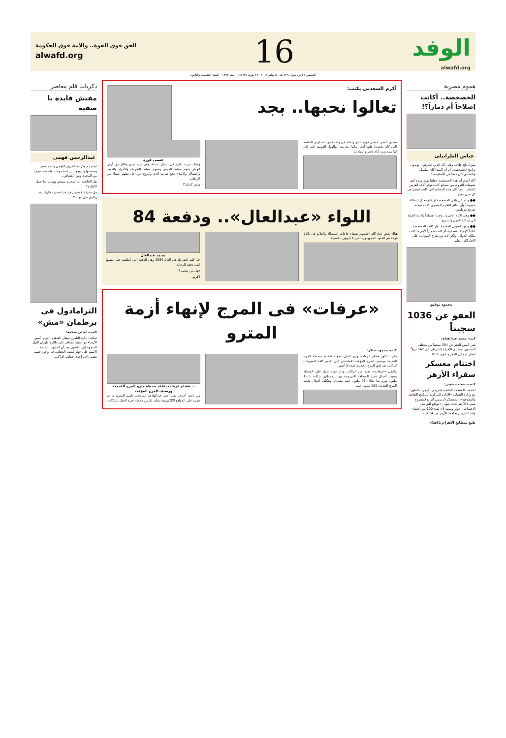الوفد
alwafd.org
16
الحق فوق القوة.. والأمة فوق الحكومة
alwafd.org
الخميس ٢١ من شوال ١٤٣٩هـ - ٥ يوليو ٢٠١٨ - ٢٨ بؤونة ١٧٣٤ق - العدد ١٧٩٢ - السنة الخامسة والثلاثون
هموم مصرية
الخصخصة.. أكانت إصلاحاً أم دماراً؟!
عباس الطرابيلى
سؤال يلح علىّ.. وعلى كل الذين انجرفوا.. يؤيدون برامج الخصخصة.. أم أن المبدأ كان سليماً.. والتطبيق كان خطأ فى الأسلوب؟!
أكاد أجزم أن هذه الخصخصة جعلتنا نهدر ونبدد أهم مقومات الثروة، من مصانع كانت توفر آلاف الفرص للشباب.. وما أكثر هذه المصانع التى كانت تنتشر فى كل مدن مصر.
●● ونتج عن باقى الخصخصة ارتفاع معدل البطالة، خصوصاً وأن نظام التعليم المصرى كانت نتيجته تخريج موظفين.
●● وفى الأيام الأخيرة.. وجدنا اهتماماً بإعادة الحياة الى صناعة الغزل والنسيج.
●● ونعود لسؤال المقدمة: هل كانت الخصخصة علاجاً لأوجاع اقتصادية أم كانت تدميراً لأهم ما كانت تملكه الدولة.. ولكن لابد من طرح السؤال.. على الأقل لكى نتعلم.
محمود توفيق
العفو عن 1036 سجيناً
كتب- محمد عبدالفتاح:
تقرر أمس العفو عن 394 سجيناً من مختلف السجون، وتطبيق الإفراج الشرطى عن 642 نزيلاً ليصل إجمالى المفرج عنهم 1036.
اختتام معسكر سفراء الأزهر
كتبت- سناء حشيش:
اختتمت المنظمة العالمية لخريجى الأزهر، بالتعاون مع وزارة الشباب «الإدارة المركزية للبرامج الثقافية والتطوعية»، المعسكر التدريبى الرابع لمشروع سفراء الأزهر تحت عنوان «مواقع التواصل الاجتماعى، حوار وتنمية 3» لعدد 100 من أعضاء هيئة التدريس بجامعة الأزهر من 34 كلية.
أكرم السعدنى يكتب:
تعالوا نحبها.. بجد
صديق العمر، حسنى قورة الذى زاملته فى واحدة من المدارس الخاصة التى كان يحسدنا عليها أهل زماننا، مدرسة أبوالهول القومية التى كان لها شنة ورنة أيام ناصر والسادات.
حسنى قورة
وهناك حرب دائرة فى شمال سيناء، وهى جزء عزيز وغال من أرض الوطن يقوم ضباط الجيش ومعهم ضباط الشرطة والأفراد والجنود والعساكر والأمناء بدفع ضريبة الدم والروح من أجل تطهير سيناء من الإرهاب.
ومين كمان؟!
اللواء «عبدالعال».. ودفعة 84
هناك بعض عباد الله اختصهم بقضاء حاجات البسطاء والغلابة فى بلادنا هؤلاء هم الجنود المجهولون الذين لا يأبهون بالأضواء.
محمد عبدالعال
فى كلية الشرطة فى العام 1984 وهى الدفعة التى أطلقت على نفسها لقب دفعة الرجالة.
فهل من مجيب؟!
أكرم
«عرفات» فى المرج لإنهاء أزمة المترو
كتب- محمود شاكر:
قام الدكتور هشام عرفات، وزير النقل، بجولة تفقدية بمحطة المرج القديمة ورصيف المرج المؤقت للاطمئنان على تقديم كافة التسهيلات للركاب بعد غلق المرج الجديدة لمدة 5 أشهر.
والتقى «عرفات»، بعدد من الركاب، ودار حوار حول غلق المحطة بسبب أعمال تنفيذ المسافة المزدوجة بين المحطتين بتكلفة 19.3 مليون يورو بما يعادل 96 مليون جنيه مصرى. وتتكلف أعمال تجديد المرج الجديدة 100 مليون جنيه.
د. هشام عرفات يتفقد محطة مترو المرج القديمة ورصيف المرج المؤقت
من ناحية أخرى، نفى أحمد عبدالهادى، المتحدث باسم المترو، ما تم نشره على المواقع الإلكترونية بشأن تكدس محطة عزبة النخل بالركاب.
ذكريات قلم معاصر
مفيش فايدة يا صفية
عبدالرحمن فهمى
تبعثر دم وكرامة الفريق القومى واسم مصر وسمعتها وتاريخها بين عدة جهات، ولم نعد نعرف من المجرم ومن القصاص..
هل الخلاصة أن المجرم سينجو ويهرب بما حمل كالعادة؟
هل حقيقة: (مفيش فايدة يا صفية) قالها سعد زغلول قبل موته؟!
الترامادول فى برطمان «مش»
كتبت- أمانى سلامة:
تمكنت إدارة التامين بمطار القاهرة الدولى أمس الأربعاء من ضبط مسافر على طائرة طيران النيل المتجهة إلى القصيم، بعد أن اشتبهت الخدمة الأمنية على جهاز كشف الحقائب فى وجود جسم معتم داخل إحدى حقائب الراكب.
طبع بمطابع الاهرام بالجلاء